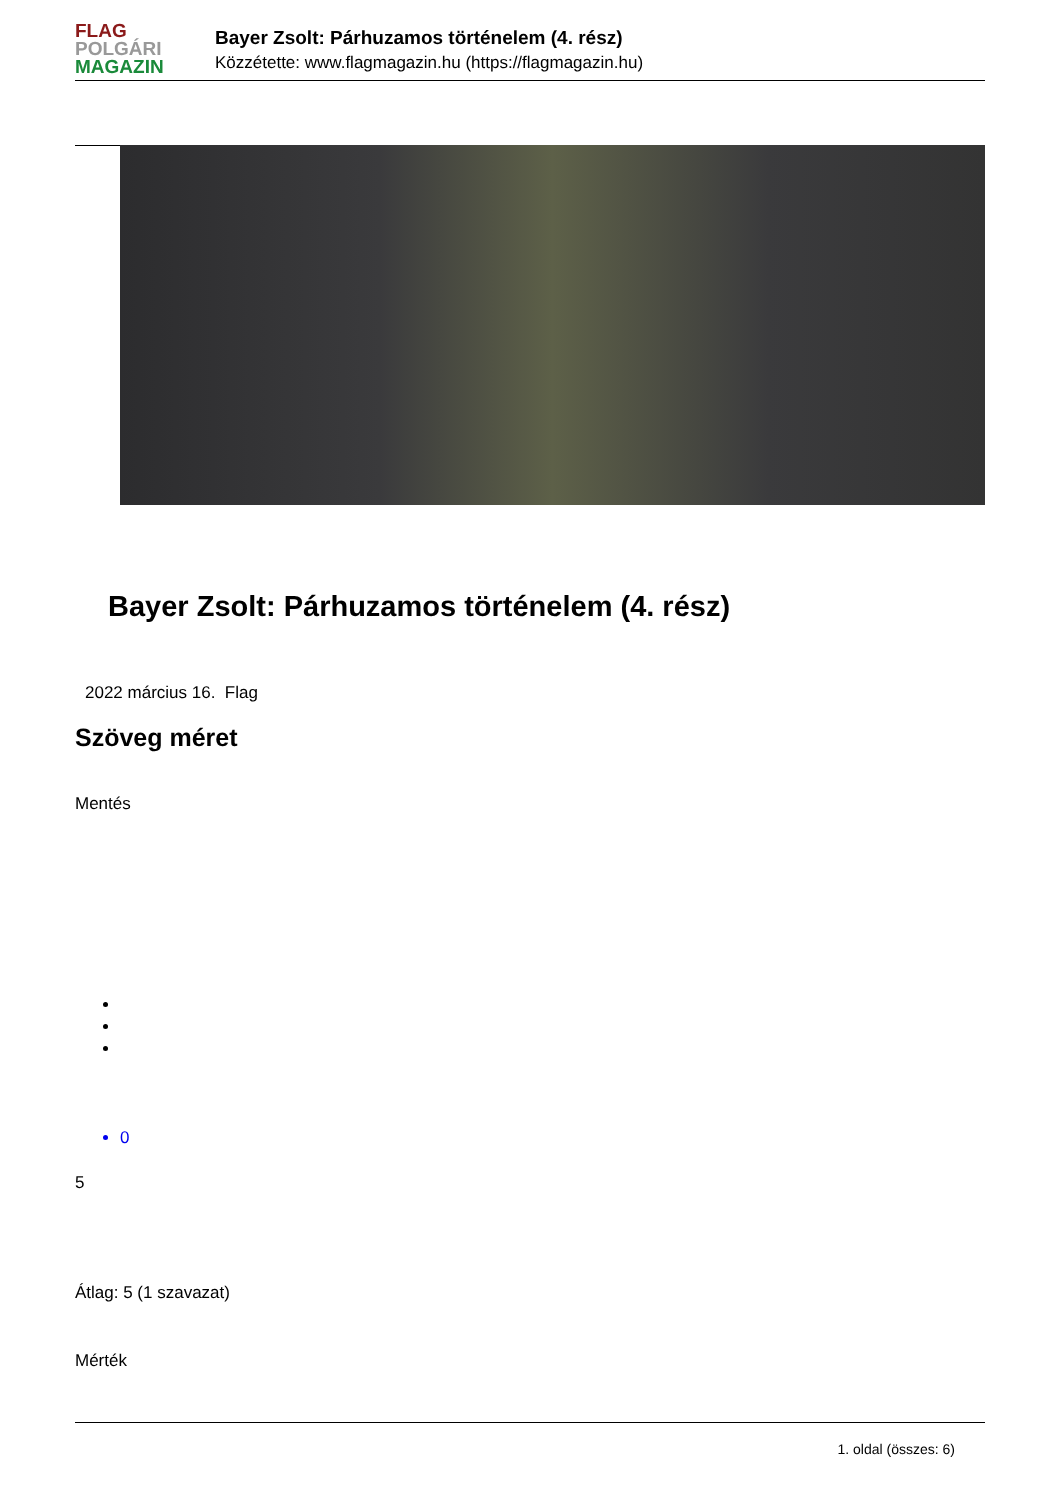FLAG
POLGÁRI
MAGAZIN
Bayer Zsolt: Párhuzamos történelem (4. rész)
Közzétette: www.flagmagazin.hu (https://flagmagazin.hu)
Bayer Zsolt: Párhuzamos történelem (4. rész)
2022 március 16. Flag
Szöveg méret
Mentés
0
5
Átlag: 5 (1 szavazat)
Mérték
1. oldal (összes: 6)